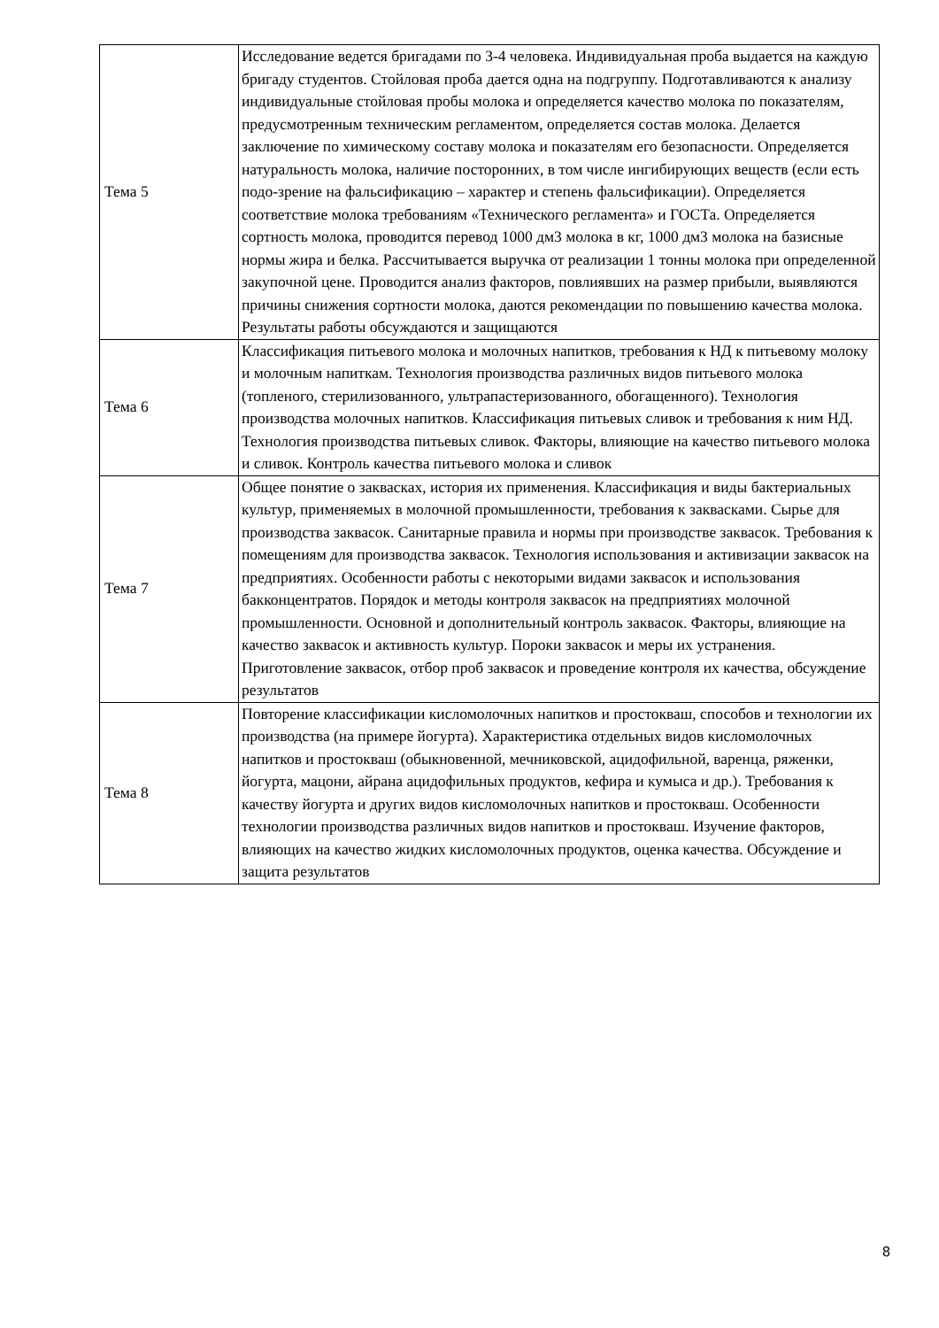| Тема 5 | Исследование ведется бригадами по 3-4 человека. Индивидуальная проба выдается на каждую бригаду студентов. Стойловая проба дается одна на подгруппу. Подготавливаются к анализу индивидуальные стойловая пробы молока и определяется качество молока по показателям, предусмотренным техническим регламентом, определяется состав молока. Делается заключение по химическому составу молока и показателям его безопасности. Определяется натуральность молока, наличие посторонних, в том числе ингибирующих веществ (если есть подо-зрение на фальсификацию – характер и степень фальсификации). Определяется соответствие молока требованиям «Технического регламента» и ГОСТа. Определяется сортность молока, проводится перевод 1000 дм3 молока в кг, 1000 дм3 молока на базисные нормы жира и белка. Рассчитывается выручка от реализации 1 тонны молока при определенной закупочной цене. Проводится анализ факторов, повлиявших на размер прибыли, выявляются причины снижения сортности молока, даются рекомендации по повышению качества молока. Результаты работы обсуждаются и защищаются |
| Тема 6 | Классификация питьевого молока и молочных напитков, требования к НД к питьевому молоку и молочным напиткам. Технология производства различных видов питьевого молока (топленого, стерилизованного, ультрапастеризованного, обогащенного). Технология производства молочных напитков. Классификация питьевых сливок и требования к ним НД. Технология производства питьевых сливок. Факторы, влияющие на качество питьевого молока и сливок. Контроль качества питьевого молока и сливок |
| Тема 7 | Общее понятие о заквасках, история их применения. Классификация и виды бактериальных культур, применяемых в молочной промышленности, требования к заквасками. Сырье для производства заквасок. Санитарные правила и нормы при производстве заквасок. Требования к помещениям для производства заквасок. Технология использования и активизации заквасок на предприятиях. Особенности работы с некоторыми видами заквасок и использования бакконцентратов. Порядок и методы контроля заквасок на предприятиях молочной промышленности. Основной и дополнительный контроль заквасок. Факторы, влияющие на качество заквасок и активность культур. Пороки заквасок и меры их устранения. Приготовление заквасок, отбор проб заквасок и проведение контроля их качества, обсуждение результатов |
| Тема 8 | Повторение классификации кисломолочных напитков и простокваш, способов и технологии их производства (на примере йогурта). Характеристика отдельных видов кисломолочных напитков и простокваш (обыкновенной, мечниковской, ацидофильной, варенца, ряженки, йогурта, мацони, айрана ацидофильных продуктов, кефира и кумыса и др.). Требования к качеству йогурта и других видов кисломолочных напитков и простокваш. Особенности технологии производства различных видов напитков и простокваш. Изучение факторов, влияющих на качество жидких кисломолочных продуктов, оценка качества. Обсуждение и защита результатов |
8